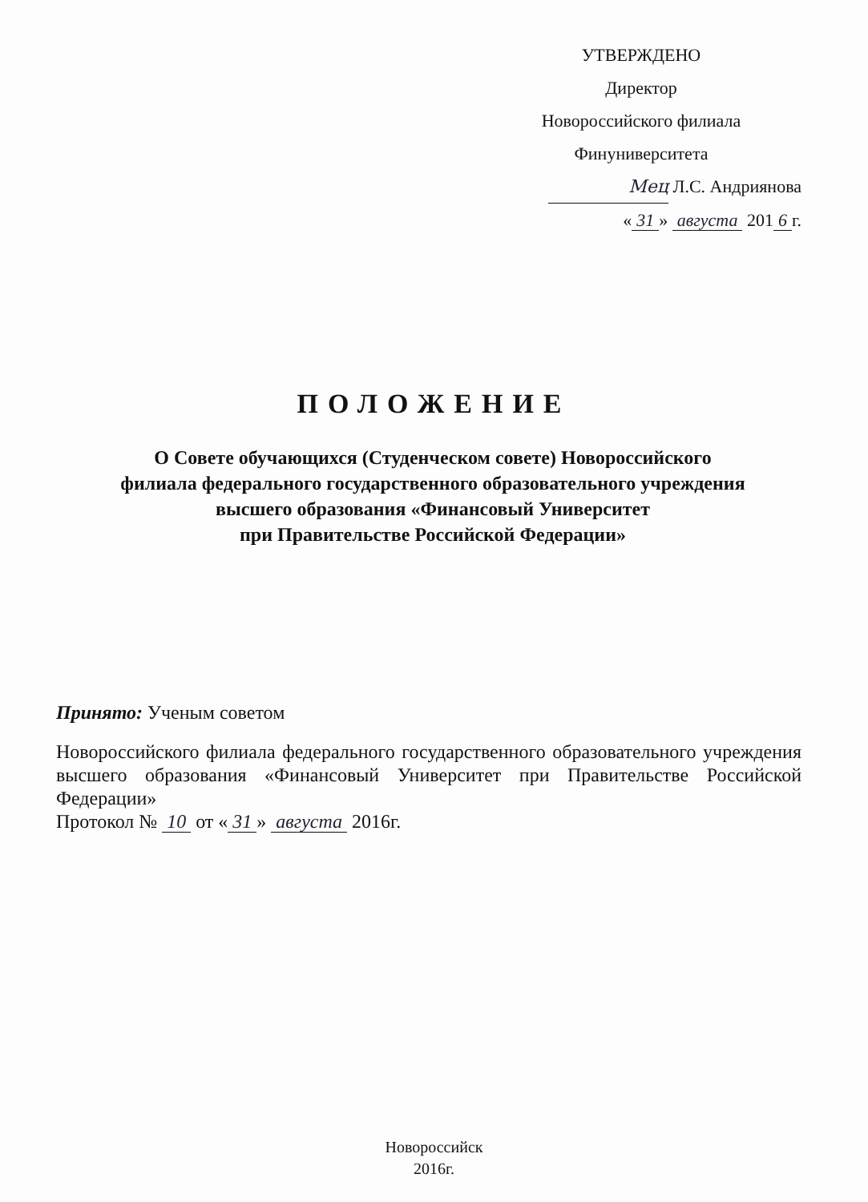УТВЕРЖДЕНО
Директор
Новороссийского филиала
Финуниверситета
Мец Л.С. Андриянова
« 31 » августа 201 6 г.
ПОЛОЖЕНИЕ
О Совете обучающихся (Студенческом совете) Новороссийского
филиала федерального государственного образовательного учреждения
высшего образования «Финансовый Университет
при Правительстве Российской Федерации»
Принято: Ученым советом
Новороссийского филиала федерального государственного образовательного учреждения высшего образования «Финансовый Университет при Правительстве Российской Федерации»
Протокол № 10 от « 31 » августа 2016г.
Новороссийск
2016г.